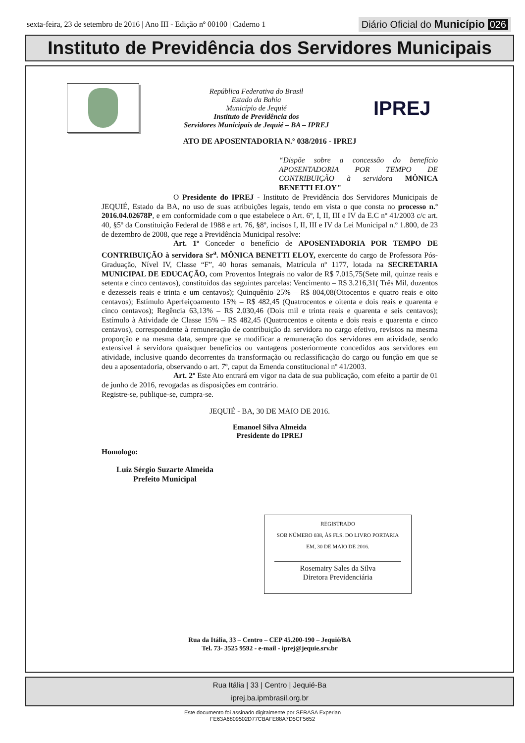sexta-feira, 23 de setembro de 2016 | Ano III - Edição nº 00100 | Caderno 1
Diário Oficial do Município 026
Instituto de Previdência dos Servidores Municipais
República Federativa do Brasil
Estado da Bahia
Município de Jequié
Instituto de Previdência dos
Servidores Municipais de Jequié – BA – IPREJ
IPREJ
ATO DE APOSENTADORIA N.º 038/2016 - IPREJ
“Dispõe sobre a concessão do benefício APOSENTADORIA POR TEMPO DE CONTRIBUIÇÃO à servidora MÔNICA BENETTI ELOY”
O Presidente do IPREJ - Instituto de Previdência dos Servidores Municipais de JEQUIÉ, Estado da BA, no uso de suas atribuições legais, tendo em vista o que consta no processo n.º 2016.04.02678P, e em conformidade com o que estabelece o Art. 6º, I, II, III e IV da E.C nº 41/2003 c/c art. 40, §5º da Constituição Federal de 1988 e art. 76, §8º, incisos I, II, III e IV da Lei Municipal n.º 1.800, de 23 de dezembro de 2008, que rege a Previdência Municipal resolve:
Art. 1º Conceder o benefício de APOSENTADORIA POR TEMPO DE CONTRIBUIÇÃO à servidora Sr<sup>a</sup>. MÔNICA BENETTI ELOY, exercente do cargo de Professora Pós-Graduação, Nível IV, Classe “F”, 40 horas semanais, Matrícula nº 1177, lotada na SECRETARIA MUNICIPAL DE EDUCAÇÃO, com Proventos Integrais no valor de R$ 7.015,75(Sete mil, quinze reais e setenta e cinco centavos), constituídos das seguintes parcelas: Vencimento – R$ 3.216,31( Três Mil, duzentos e dezesseis reais e trinta e um centavos); Quinquênio 25% – R$ 804,08(Oitocentos e quatro reais e oito centavos); Estímulo Aperfeiçoamento 15% – R$ 482,45 (Quatrocentos e oitenta e dois reais e quarenta e cinco centavos); Regência 63,13% – R$ 2.030,46 (Dois mil e trinta reais e quarenta e seis centavos); Estímulo à Atividade de Classe 15% – R$ 482,45 (Quatrocentos e oitenta e dois reais e quarenta e cinco centavos), correspondente à remuneração de contribuição da servidora no cargo efetivo, revistos na mesma proporção e na mesma data, sempre que se modificar a remuneração dos servidores em atividade, sendo extensível à servidora quaisquer benefícios ou vantagens posteriormente concedidos aos servidores em atividade, inclusive quando decorrentes da transformação ou reclassificação do cargo ou função em que se deu a aposentadoria, observando o art. 7º, caput da Emenda constitucional nº 41/2003.
Art. 2º Este Ato entrará em vigor na data de sua publicação, com efeito a partir de 01 de junho de 2016, revogadas as disposições em contrário.
Registre-se, publique-se, cumpra-se.
JEQUIÉ - BA, 30 DE MAIO DE 2016.
Emanoel Silva Almeida
Presidente do IPREJ
Homologo:
Luiz Sérgio Suzarte Almeida
Prefeito Municipal
REGISTRADO
SOB NÚMERO 038, ÀS FLS. DO LIVRO PORTARIA
EM, 30 DE MAIO DE 2016.
Rosemairy Sales da Silva
Diretora Previdenciária
Rua da Itália, 33 – Centro – CEP 45.200-190 – Jequié/BA
Tel. 73- 3525 9592 - e-mail - iprej@jequie.srv.br
Rua Itália | 33 | Centro | Jequié-Ba
iprej.ba.ipmbrasil.org.br
Este documento foi assinado digitalmente por SERASA Experian
FE63A6809502D77CBAFE88A7D5CF5652